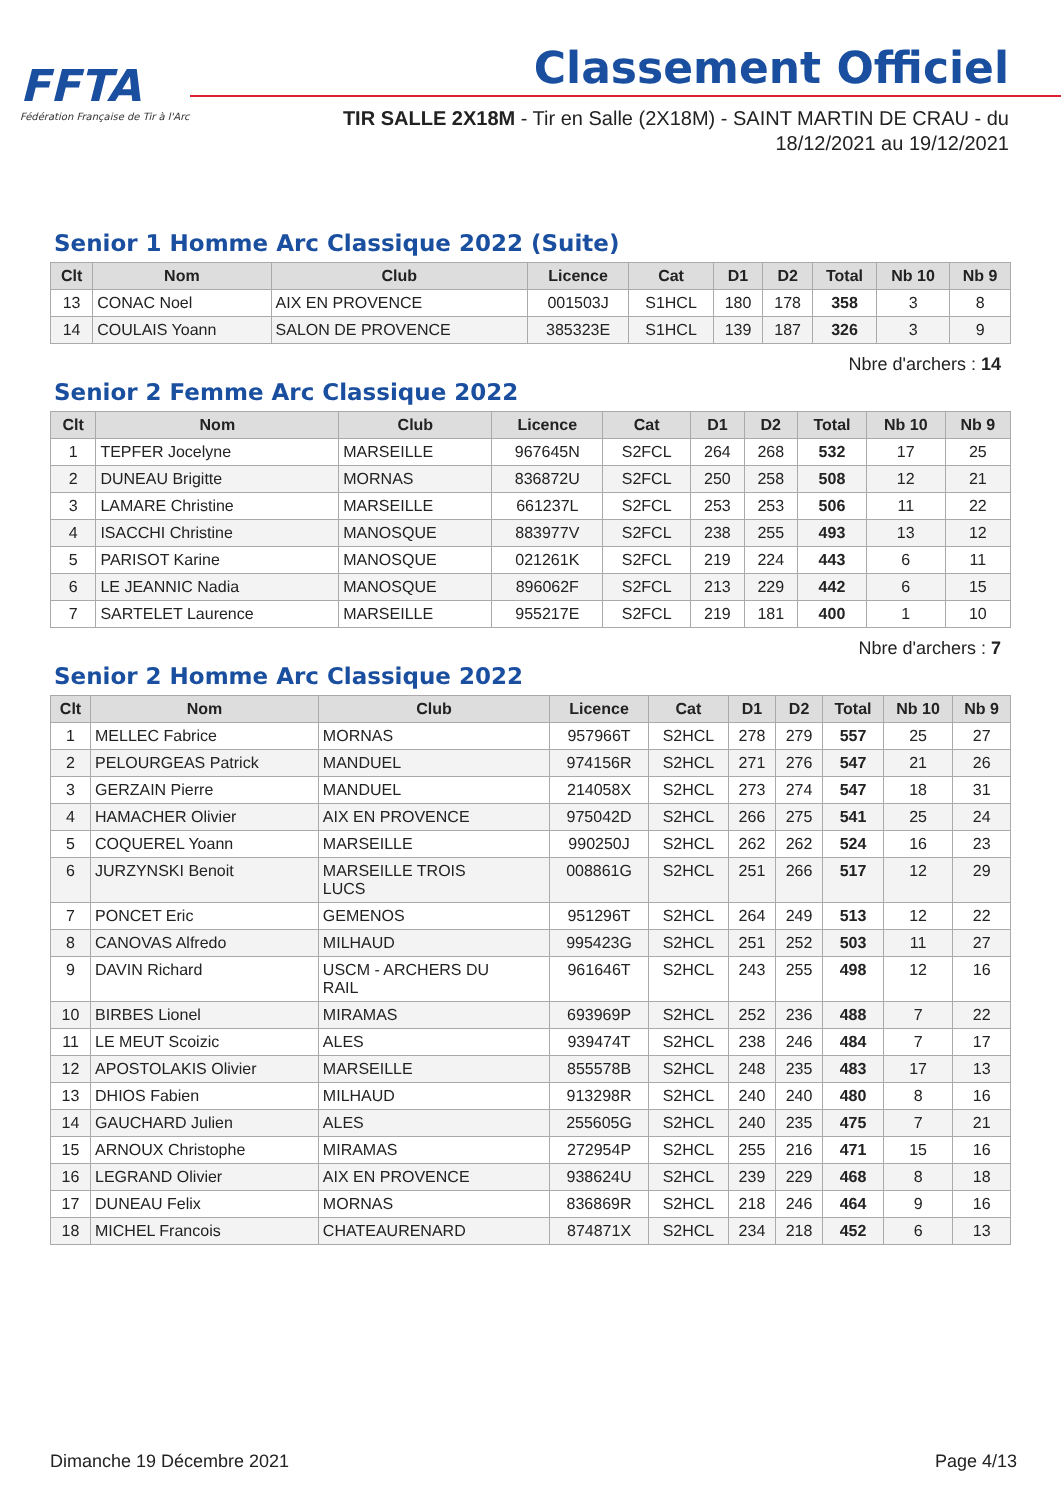FFTA
Fédération Française de Tir à l'Arc
Classement Officiel
TIR SALLE 2X18M - Tir en Salle (2X18M) - SAINT MARTIN DE CRAU - du 18/12/2021 au 19/12/2021
Senior 1 Homme Arc Classique 2022 (Suite)
| Clt | Nom | Club | Licence | Cat | D1 | D2 | Total | Nb 10 | Nb 9 |
| --- | --- | --- | --- | --- | --- | --- | --- | --- | --- |
| 13 | CONAC Noel | AIX EN PROVENCE | 001503J | S1HCL | 180 | 178 | 358 | 3 | 8 |
| 14 | COULAIS Yoann | SALON DE PROVENCE | 385323E | S1HCL | 139 | 187 | 326 | 3 | 9 |
Nbre d'archers : 14
Senior 2 Femme Arc Classique 2022
| Clt | Nom | Club | Licence | Cat | D1 | D2 | Total | Nb 10 | Nb 9 |
| --- | --- | --- | --- | --- | --- | --- | --- | --- | --- |
| 1 | TEPFER Jocelyne | MARSEILLE | 967645N | S2FCL | 264 | 268 | 532 | 17 | 25 |
| 2 | DUNEAU Brigitte | MORNAS | 836872U | S2FCL | 250 | 258 | 508 | 12 | 21 |
| 3 | LAMARE Christine | MARSEILLE | 661237L | S2FCL | 253 | 253 | 506 | 11 | 22 |
| 4 | ISACCHI Christine | MANOSQUE | 883977V | S2FCL | 238 | 255 | 493 | 13 | 12 |
| 5 | PARISOT Karine | MANOSQUE | 021261K | S2FCL | 219 | 224 | 443 | 6 | 11 |
| 6 | LE JEANNIC Nadia | MANOSQUE | 896062F | S2FCL | 213 | 229 | 442 | 6 | 15 |
| 7 | SARTELET Laurence | MARSEILLE | 955217E | S2FCL | 219 | 181 | 400 | 1 | 10 |
Nbre d'archers : 7
Senior 2 Homme Arc Classique 2022
| Clt | Nom | Club | Licence | Cat | D1 | D2 | Total | Nb 10 | Nb 9 |
| --- | --- | --- | --- | --- | --- | --- | --- | --- | --- |
| 1 | MELLEC Fabrice | MORNAS | 957966T | S2HCL | 278 | 279 | 557 | 25 | 27 |
| 2 | PELOURGEAS Patrick | MANDUEL | 974156R | S2HCL | 271 | 276 | 547 | 21 | 26 |
| 3 | GERZAIN Pierre | MANDUEL | 214058X | S2HCL | 273 | 274 | 547 | 18 | 31 |
| 4 | HAMACHER Olivier | AIX EN PROVENCE | 975042D | S2HCL | 266 | 275 | 541 | 25 | 24 |
| 5 | COQUEREL Yoann | MARSEILLE | 990250J | S2HCL | 262 | 262 | 524 | 16 | 23 |
| 6 | JURZYNSKI Benoit | MARSEILLE TROIS LUCS | 008861G | S2HCL | 251 | 266 | 517 | 12 | 29 |
| 7 | PONCET Eric | GEMENOS | 951296T | S2HCL | 264 | 249 | 513 | 12 | 22 |
| 8 | CANOVAS Alfredo | MILHAUD | 995423G | S2HCL | 251 | 252 | 503 | 11 | 27 |
| 9 | DAVIN Richard | USCM - ARCHERS DU RAIL | 961646T | S2HCL | 243 | 255 | 498 | 12 | 16 |
| 10 | BIRBES Lionel | MIRAMAS | 693969P | S2HCL | 252 | 236 | 488 | 7 | 22 |
| 11 | LE MEUT Scoizic | ALES | 939474T | S2HCL | 238 | 246 | 484 | 7 | 17 |
| 12 | APOSTOLAKIS Olivier | MARSEILLE | 855578B | S2HCL | 248 | 235 | 483 | 17 | 13 |
| 13 | DHIOS Fabien | MILHAUD | 913298R | S2HCL | 240 | 240 | 480 | 8 | 16 |
| 14 | GAUCHARD Julien | ALES | 255605G | S2HCL | 240 | 235 | 475 | 7 | 21 |
| 15 | ARNOUX Christophe | MIRAMAS | 272954P | S2HCL | 255 | 216 | 471 | 15 | 16 |
| 16 | LEGRAND Olivier | AIX EN PROVENCE | 938624U | S2HCL | 239 | 229 | 468 | 8 | 18 |
| 17 | DUNEAU Felix | MORNAS | 836869R | S2HCL | 218 | 246 | 464 | 9 | 16 |
| 18 | MICHEL Francois | CHATEAURENARD | 874871X | S2HCL | 234 | 218 | 452 | 6 | 13 |
Dimanche 19 Décembre 2021 Page 4/13